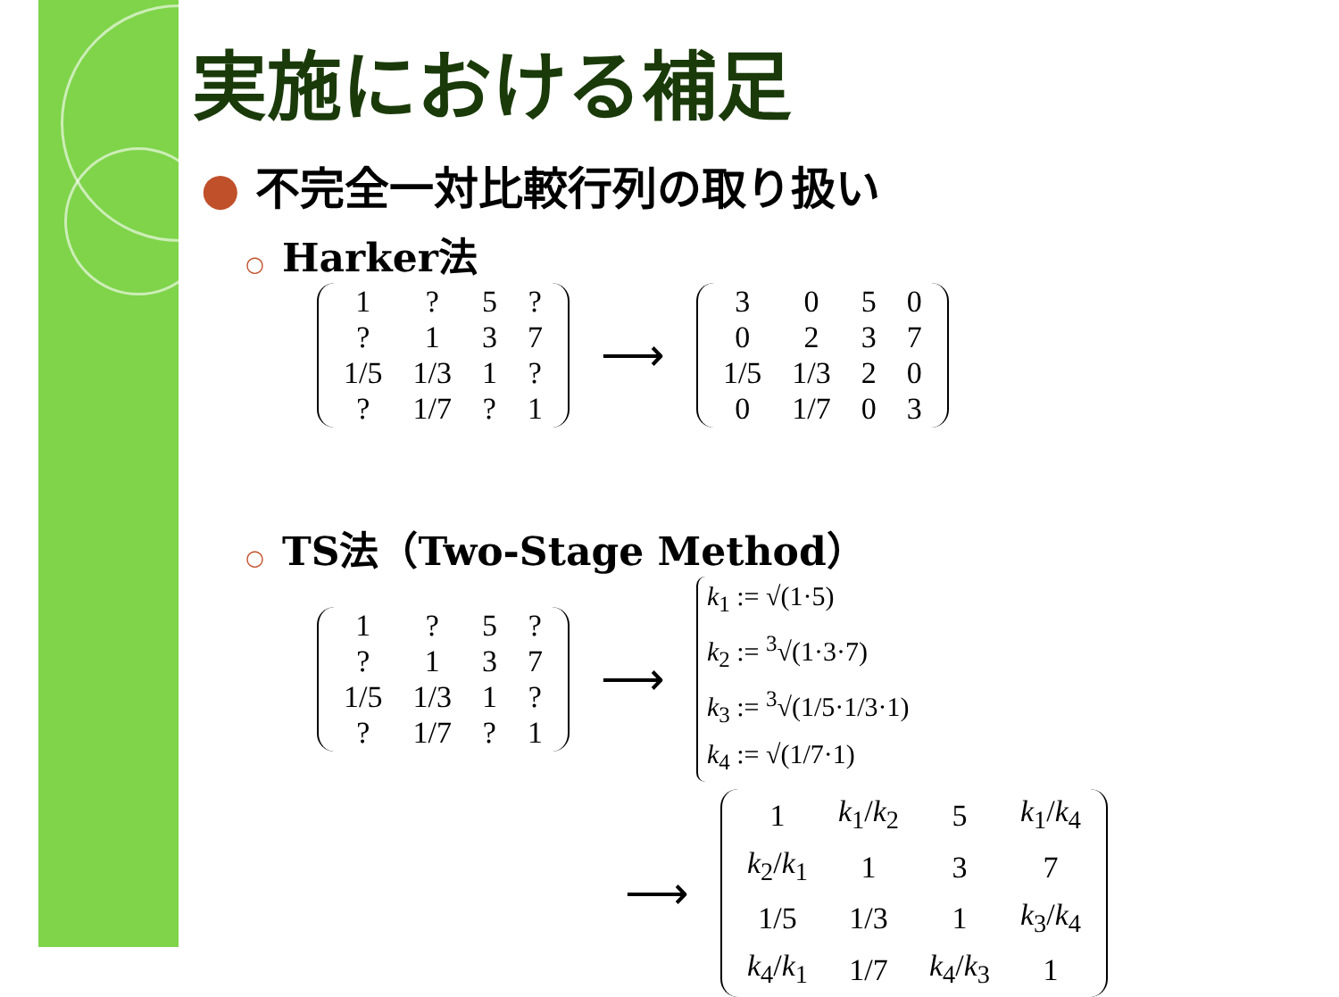実施における補足
● 不完全一対比較行列の取り扱い
○ Harker法
| 1 | ? | 5 | ? |
| ? | 1 | 3 | 7 |
| 1/5 | 1/3 | 1 | ? |
| ? | 1/7 | ? | 1 |
⟶
| 3 | 0 | 5 | 0 |
| 0 | 2 | 3 | 7 |
| 1/5 | 1/3 | 2 | 0 |
| 0 | 1/7 | 0 | 3 |
○ TS法（Two-Stage Method）
| 1 | ? | 5 | ? |
| ? | 1 | 3 | 7 |
| 1/5 | 1/3 | 1 | ? |
| ? | 1/7 | ? | 1 |
⟶
k<sub>1</sub> := √(1·5)
k<sub>2</sub> := <sup>3</sup>√(1·3·7)
k<sub>3</sub> := <sup>3</sup>√(1/5·1/3·1)
k<sub>4</sub> := √(1/7·1)
⟶
| 1 | k<sub>1</sub>/ k<sub>2</sub> | 5 | k<sub>1</sub>/ k<sub>4</sub> |
| k<sub>2</sub>/ k<sub>1</sub> | 1 | 3 | 7 |
| 1/5 | 1/3 | 1 | k<sub>3</sub>/ k<sub>4</sub> |
| k<sub>4</sub>/ k<sub>1</sub> | 1/7 | k<sub>4</sub>/ k<sub>3</sub> | 1 |